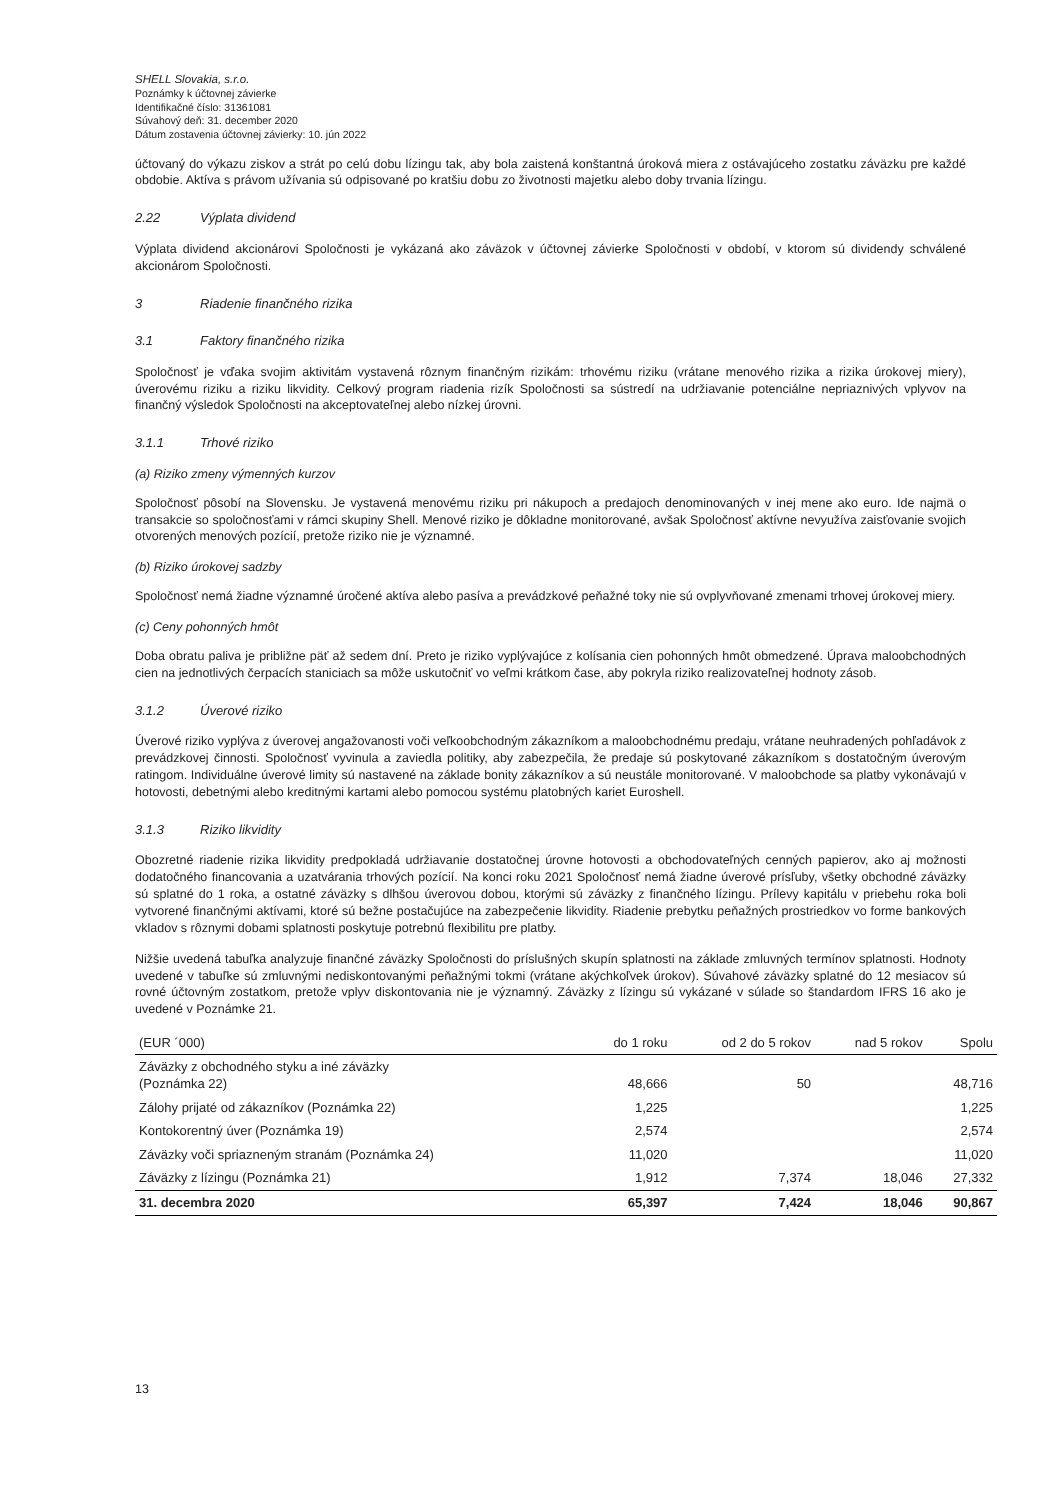SHELL Slovakia, s.r.o.
Poznámky k účtovnej závierke
Identifikačné číslo: 31361081
Súvahový deň: 31. december 2020
Dátum zostavenia účtovnej závierky: 10. jún 2022
účtovaný do výkazu ziskov a strát po celú dobu lízingu tak, aby bola zaistená konštantná úroková miera z ostávajúceho zostatku záväzku pre každé obdobie. Aktíva s právom užívania sú odpisované po kratšiu dobu zo životnosti majetku alebo doby trvania lízingu.
2.22 Výplata dividend
Výplata dividend akcionárovi Spoločnosti je vykázaná ako záväzok v účtovnej závierke Spoločnosti v období, v ktorom sú dividendy schválené akcionárom Spoločnosti.
3 Riadenie finančného rizika
3.1 Faktory finančného rizika
Spoločnosť je vďaka svojim aktivitám vystavená rôznym finančným rizikám: trhovému riziku (vrátane menového rizika a rizika úrokovej miery), úverovému riziku a riziku likvidity. Celkový program riadenia rizík Spoločnosti sa sústredí na udržiavanie potenciálne nepriaznivých vplyvov na finančný výsledok Spoločnosti na akceptovateľnej alebo nízkej úrovni.
3.1.1 Trhové riziko
(a) Riziko zmeny výmenných kurzov
Spoločnosť pôsobí na Slovensku. Je vystavená menovému riziku pri nákupoch a predajoch denominovaných v inej mene ako euro. Ide najmä o transakcie so spoločnosťami v rámci skupiny Shell. Menové riziko je dôkladne monitorované, avšak Spoločnosť aktívne nevyužíva zaisťovanie svojich otvorených menových pozícií, pretože riziko nie je významné.
(b) Riziko úrokovej sadzby
Spoločnosť nemá žiadne významné úročené aktíva alebo pasíva a prevádzkové peňažné toky nie sú ovplyvňované zmenami trhovej úrokovej miery.
(c) Ceny pohonných hmôt
Doba obratu paliva je približne päť až sedem dní. Preto je riziko vyplývajúce z kolísania cien pohonných hmôt obmedzené. Úprava maloobchodných cien na jednotlivých čerpacích staniciach sa môže uskutočniť vo veľmi krátkom čase, aby pokryla riziko realizovateľnej hodnoty zásob.
3.1.2 Úverové riziko
Úverové riziko vyplýva z úverovej angažovanosti voči veľkoobchodným zákazníkom a maloobchodnému predaju, vrátane neuhradených pohľadávok z prevádzkovej činnosti. Spoločnosť vyvinula a zaviedla politiky, aby zabezpečila, že predaje sú poskytované zákazníkom s dostatočným úverovým ratingom. Individuálne úverové limity sú nastavené na základe bonity zákazníkov a sú neustále monitorované. V maloobchode sa platby vykonávajú v hotovosti, debetnými alebo kreditnými kartami alebo pomocou systému platobných kariet Euroshell.
3.1.3 Riziko likvidity
Obozretné riadenie rizika likvidity predpokladá udržiavanie dostatočnej úrovne hotovosti a obchodovateľných cenných papierov, ako aj možnosti dodatočného financovania a uzatvárania trhových pozícií. Na konci roku 2021 Spoločnosť nemá žiadne úverové prísľuby, všetky obchodné záväzky sú splatné do 1 roka, a ostatné záväzky s dlhšou úverovou dobou, ktorými sú záväzky z finančného lízingu. Prílevy kapitálu v priebehu roka boli vytvorené finančnými aktívami, ktoré sú bežne postačujúce na zabezpečenie likvidity. Riadenie prebytku peňažných prostriedkov vo forme bankových vkladov s rôznymi dobami splatnosti poskytuje potrebnú flexibilitu pre platby.
Nižšie uvedená tabuľka analyzuje finančné záväzky Spoločnosti do príslušných skupín splatnosti na základe zmluvných termínov splatnosti. Hodnoty uvedené v tabuľke sú zmluvnými nediskontovanými peňažnými tokmi (vrátane akýchkoľvek úrokov). Súvahové záväzky splatné do 12 mesiacov sú rovné účtovným zostatkom, pretože vplyv diskontovania nie je významný. Záväzky z lízingu sú vykázané v súlade so štandardom IFRS 16 ako je uvedené v Poznámke 21.
| (EUR ´000) | do 1 roku | od 2 do 5 rokov | nad 5 rokov | Spolu |
| --- | --- | --- | --- | --- |
| Záväzky z obchodného styku a iné záväzky (Poznámka 22) | 48,666 | 50 | | 48,716 |
| Zálohy prijaté od zákazníkov (Poznámka 22) | 1,225 | | | 1,225 |
| Kontokorentný úver (Poznámka 19) | 2,574 | | | 2,574 |
| Záväzky voči spriazneným stranám (Poznámka 24) | 11,020 | | | 11,020 |
| Záväzky z lízingu (Poznámka 21) | 1,912 | 7,374 | 18,046 | 27,332 |
| 31. decembra 2020 | 65,397 | 7,424 | 18,046 | 90,867 |
13